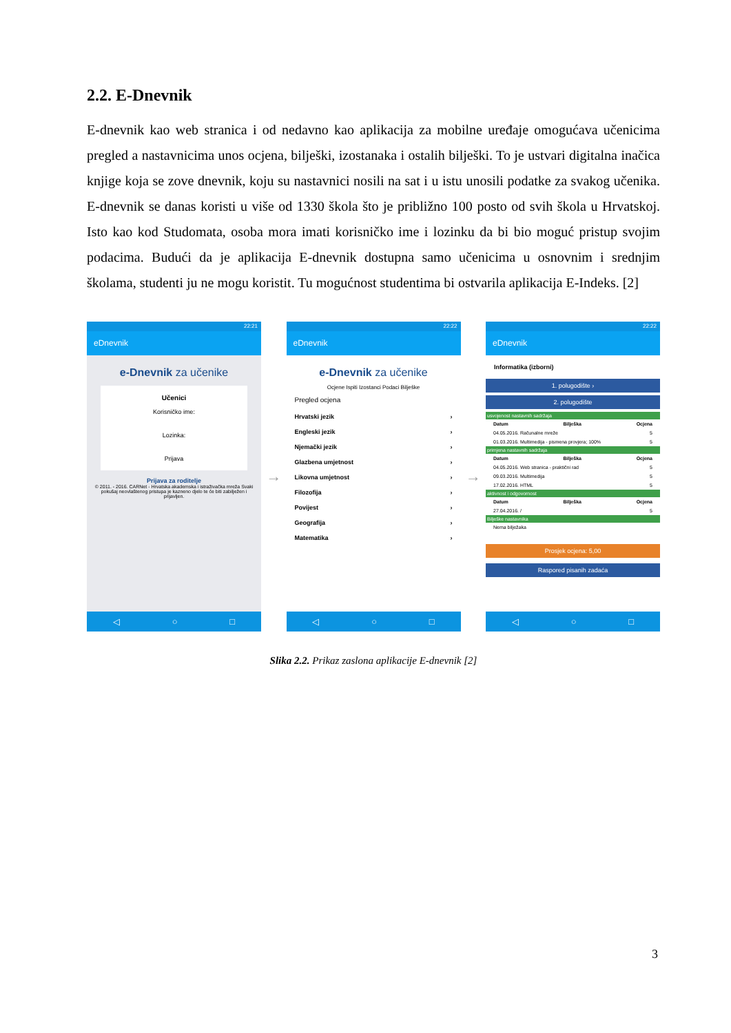2.2. E-Dnevnik
E-dnevnik kao web stranica i od nedavno kao aplikacija za mobilne uređaje omogućava učenicima pregled a nastavnicima unos ocjena, bilješki, izostanaka i ostalih bilješki. To je ustvari digitalna inačica knjige koja se zove dnevnik, koju su nastavnici nosili na sat i u istu unosili podatke za svakog učenika. E-dnevnik se danas koristi u više od 1330 škola što je približno 100 posto od svih škola u Hrvatskoj. Isto kao kod Studomata, osoba mora imati korisničko ime i lozinku da bi bio moguć pristup svojim podacima. Budući da je aplikacija E-dnevnik dostupna samo učenicima u osnovnim i srednjim školama, studenti ju ne mogu koristit. Tu mogućnost studentima bi ostvarila aplikacija E-Indeks. [2]
22:21
eDnevnik
e-Dnevnik za učenike
Učenici
Korisničko ime:
Lozinka:
Prijava
Prijava za roditelje
© 2011. - 2016. CARNet - Hrvatska akademska i istraživačka mreža Svaki pokušaj neovlaštenog pristupa je kazneno djelo te će biti zabilježen i prijavljen.
◁ ○ □
→
22:22
eDnevnik
e-Dnevnik za učenike
Ocjene Ispiti Izostanci Podaci Bilješke
Pregled ocjena
Hrvatski jezik ›
Engleski jezik ›
Njemački jezik ›
Glazbena umjetnost ›
Likovna umjetnost ›
Filozofija ›
Povijest ›
Geografija ›
Matematika ›
◁ ○ □
→
22:22
eDnevnik
Informatika (izborni)
1. polugodište ›
2. polugodište
usvojenost nastavnih sadržaja
Datum Bilješka Ocjena
04.05.2016. Računalne mreže 5
01.03.2016. Multimedija - pismena provjera; 100% 5
primjena nastavnih sadržaja
Datum Bilješka Ocjena
04.05.2016. Web stranica - praktični rad 5
09.03.2016. Multimedija 5
17.02.2016. HTML 5
aktivnost i odgovornost
Datum Bilješka Ocjena
27.04.2016. / 5
Bilješke nastavnika
Nema bilježaka
Prosjek ocjena: 5,00
Raspored pisanih zadaća
◁ ○ □
Slika 2.2. Prikaz zaslona aplikacije E-dnevnik [2]
3